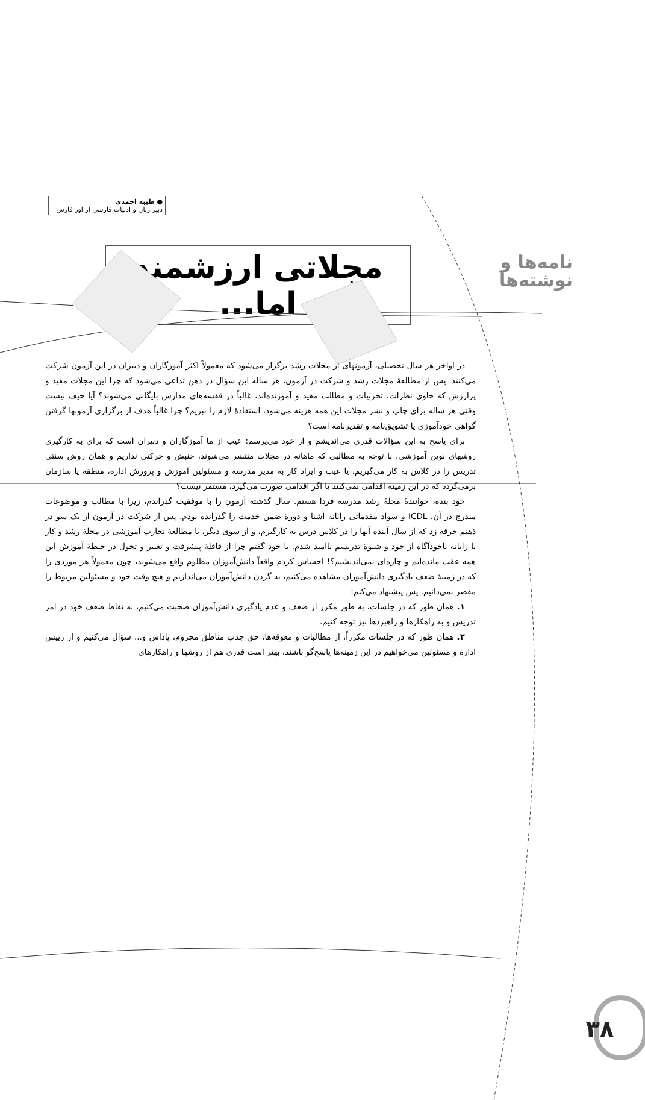نامه‌ها و
نوشته‌ها
● طیبه احمدی
دبیر زبان و ادبیات فارسی از اوز فارس
مجلاتی ارزشمند اما...
در اواخر هر سال تحصیلی، آزمونهای از مجلات رشد برگزار می‌شود که معمولاً اکثر آموزگاران و دبیران در این آزمون شرکت می‌کنند. پس از مطالعهٔ مجلات رشد و شرکت در آزمون، هر ساله این سؤال در ذهن تداعی می‌شود که چرا این مجلات مفید و پرارزش که حاوی نظرات، تجربیات و مطالب مفید و آموزنده‌اند، غالباً در قفسه‌های مدارس بایگانی می‌شوند؟ آیا حیف نیست وقتی هر ساله برای چاپ و نشر مجلات این همه هزینه می‌شود، استفادهٔ لازم را نبریم؟ چرا غالباً هدف از برگزاری آزمونها گرفتن گواهی خودآموزی یا تشویق‌نامه و تقدیرنامه است؟
برای پاسخ به این سؤالات قدری می‌اندیشم و از خود می‌پرسم: عیب از ما آموزگاران و دبیران است که برای به کارگیری روشهای نوین آموزشی، با توجه به مطالبی که ماهانه در مجلات منتشر می‌شوند، جنبش و حرکتی نداریم و همان روش سنتی تدریس را در کلاس به کار می‌گیریم، یا عیب و ایراد کار به مدیر مدرسه و مسئولین آموزش و پرورش اداره، منطقه یا سازمان برمی‌گردد که در این زمینه اقدامی نمی‌کنند یا اگر اقدامی صورت می‌گیرد، مستمر نیست؟
خود بنده، خوانندهٔ مجلهٔ رشد مدرسه فردا هستم. سال گذشته آزمون را با موفقیت گذراندم، زیرا با مطالب و موضوعات مندرج در آن، ICDL و سواد مقدماتی رایانه آشنا و دورهٔ ضمن خدمت را گذرانده بودم. پس از شرکت در آزمون از یک سو در ذهنم جرقه زد که از سال آینده آنها را در کلاس درس به کارگیرم، و از سوی دیگر، با مطالعهٔ تجارب آموزشی در مجلهٔ رشد و کار با رایانهٔ ناخودآگاه از خود و شیوهٔ تدریسم ناامید شدم. با خود گفتم چرا از قافلهٔ پیشرفت و تغییر و تحول در حیطهٔ آموزش این همه عقب مانده‌ایم و چاره‌ای نمی‌اندیشیم؟! احساس کردم واقعاً دانش‌آموزان مظلوم واقع می‌شوند، چون معمولاً هر موردی را که در زمینهٔ ضعف یادگیری دانش‌آموزان مشاهده می‌کنیم، به گردن دانش‌آموزان می‌اندازیم و هیچ وقت خود و مسئولین مربوط را مقصر نمی‌دانیم. پس پیشنهاد می‌کنم:
۱. همان طور که در جلسات، به طور مکرر از ضعف و عدم یادگیری دانش‌آموزان صحبت می‌کنیم، به نقاط ضعف خود در امر تدریس و به راهکارها و راهبردها نیز توجه کنیم.
۲. همان طور که در جلسات مکرراً، از مطالبات و معوقه‌ها، حق جذب مناطق محروم، پاداش و... سؤال می‌کنیم و از رییس اداره و مسئولین می‌خواهیم در این زمینه‌ها پاسخ‌گو باشند، بهتر است قدری هم از روشها و راهکارهای
۳۸